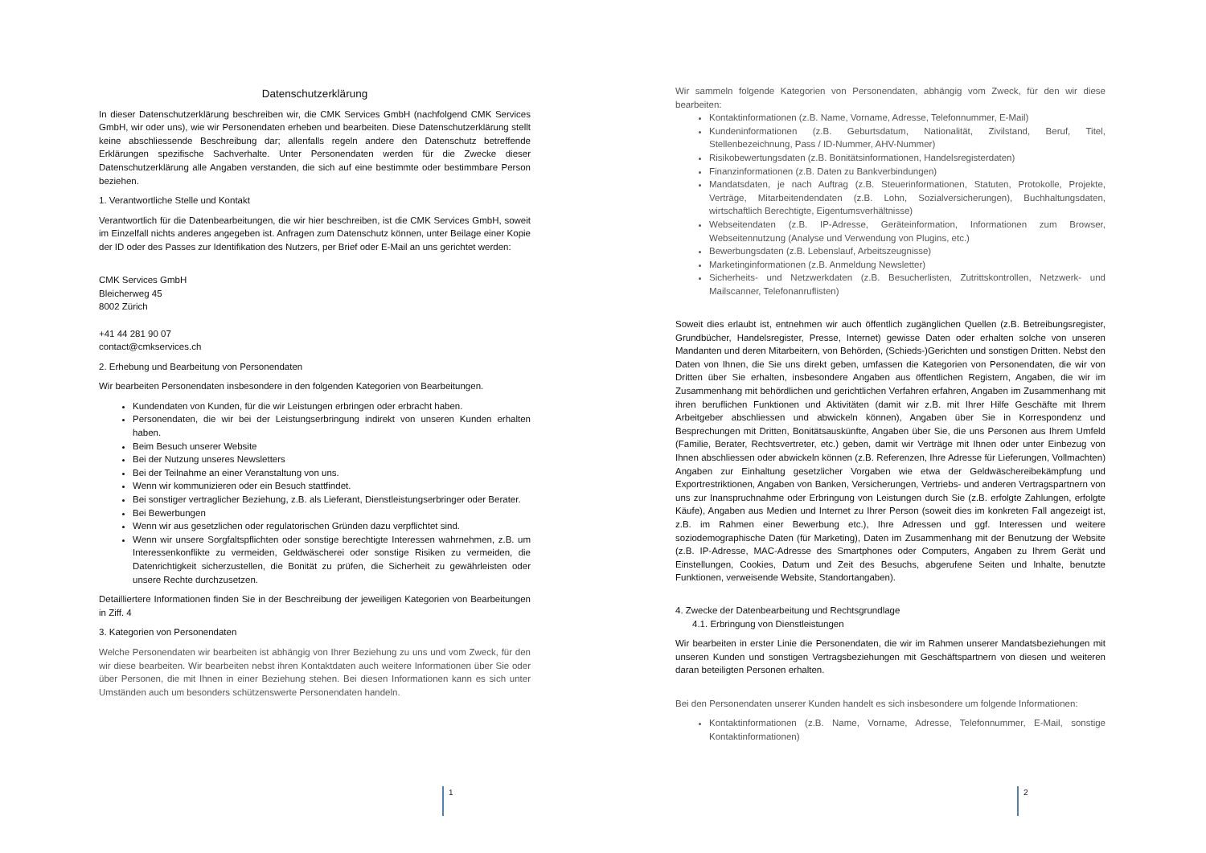Datenschutzerklärung
In dieser Datenschutzerklärung beschreiben wir, die CMK Services GmbH (nachfolgend CMK Services GmbH, wir oder uns), wie wir Personendaten erheben und bearbeiten. Diese Datenschutzerklärung stellt keine abschliessende Beschreibung dar; allenfalls regeln andere den Datenschutz betreffende Erklärungen spezifische Sachverhalte. Unter Personendaten werden für die Zwecke dieser Datenschutzerklärung alle Angaben verstanden, die sich auf eine bestimmte oder bestimmbare Person beziehen.
1. Verantwortliche Stelle und Kontakt
Verantwortlich für die Datenbearbeitungen, die wir hier beschreiben, ist die CMK Services GmbH, soweit im Einzelfall nichts anderes angegeben ist. Anfragen zum Datenschutz können, unter Beilage einer Kopie der ID oder des Passes zur Identifikation des Nutzers, per Brief oder E-Mail an uns gerichtet werden:
CMK Services GmbH
Bleicherweg 45
8002 Zürich
+41 44 281 90 07
contact@cmkservices.ch
2. Erhebung und Bearbeitung von Personendaten
Wir bearbeiten Personendaten insbesondere in den folgenden Kategorien von Bearbeitungen.
Kundendaten von Kunden, für die wir Leistungen erbringen oder erbracht haben.
Personendaten, die wir bei der Leistungserbringung indirekt von unseren Kunden erhalten haben.
Beim Besuch unserer Website
Bei der Nutzung unseres Newsletters
Bei der Teilnahme an einer Veranstaltung von uns.
Wenn wir kommunizieren oder ein Besuch stattfindet.
Bei sonstiger vertraglicher Beziehung, z.B. als Lieferant, Dienstleistungserbringer oder Berater.
Bei Bewerbungen
Wenn wir aus gesetzlichen oder regulatorischen Gründen dazu verpflichtet sind.
Wenn wir unsere Sorgfaltspflichten oder sonstige berechtigte Interessen wahrnehmen, z.B. um Interessenkonflikte zu vermeiden, Geldwäscherei oder sonstige Risiken zu vermeiden, die Datenrichtigkeit sicherzustellen, die Bonität zu prüfen, die Sicherheit zu gewährleisten oder unsere Rechte durchzusetzen.
Detailliertere Informationen finden Sie in der Beschreibung der jeweiligen Kategorien von Bearbeitungen in Ziff. 4
3. Kategorien von Personendaten
Welche Personendaten wir bearbeiten ist abhängig von Ihrer Beziehung zu uns und vom Zweck, für den wir diese bearbeiten. Wir bearbeiten nebst ihren Kontaktdaten auch weitere Informationen über Sie oder über Personen, die mit Ihnen in einer Beziehung stehen. Bei diesen Informationen kann es sich unter Umständen auch um besonders schützenswerte Personendaten handeln.
1
Wir sammeln folgende Kategorien von Personendaten, abhängig vom Zweck, für den wir diese bearbeiten:
Kontaktinformationen (z.B. Name, Vorname, Adresse, Telefonnummer, E-Mail)
Kundeninformationen (z.B. Geburtsdatum, Nationalität, Zivilstand, Beruf, Titel, Stellenbezeichnung, Pass / ID-Nummer, AHV-Nummer)
Risikobewertungsdaten (z.B. Bonitätsinformationen, Handelsregisterdaten)
Finanzinformationen (z.B. Daten zu Bankverbindungen)
Mandatsdaten, je nach Auftrag (z.B. Steuerinformationen, Statuten, Protokolle, Projekte, Verträge, Mitarbeitendendaten (z.B. Lohn, Sozialversicherungen), Buchhaltungsdaten, wirtschaftlich Berechtigte, Eigentumsverhältnisse)
Webseitendaten (z.B. IP-Adresse, Geräteinformation, Informationen zum Browser, Webseitennutzung (Analyse und Verwendung von Plugins, etc.)
Bewerbungsdaten (z.B. Lebenslauf, Arbeitszeugnisse)
Marketinginformationen (z.B. Anmeldung Newsletter)
Sicherheits- und Netzwerkdaten (z.B. Besucherlisten, Zutrittskontrollen, Netzwerk- und Mailscanner, Telefonanruflisten)
Soweit dies erlaubt ist, entnehmen wir auch öffentlich zugänglichen Quellen (z.B. Betreibungsregister, Grundbücher, Handelsregister, Presse, Internet) gewisse Daten oder erhalten solche von unseren Mandanten und deren Mitarbeitern, von Behörden, (Schieds-)Gerichten und sonstigen Dritten. Nebst den Daten von Ihnen, die Sie uns direkt geben, umfassen die Kategorien von Personendaten, die wir von Dritten über Sie erhalten, insbesondere Angaben aus öffentlichen Registern, Angaben, die wir im Zusammenhang mit behördlichen und gerichtlichen Verfahren erfahren, Angaben im Zusammenhang mit ihren beruflichen Funktionen und Aktivitäten (damit wir z.B. mit Ihrer Hilfe Geschäfte mit Ihrem Arbeitgeber abschliessen und abwickeln können), Angaben über Sie in Korrespondenz und Besprechungen mit Dritten, Bonitätsauskünfte, Angaben über Sie, die uns Personen aus Ihrem Umfeld (Familie, Berater, Rechtsvertreter, etc.) geben, damit wir Verträge mit Ihnen oder unter Einbezug von Ihnen abschliessen oder abwickeln können (z.B. Referenzen, Ihre Adresse für Lieferungen, Vollmachten) Angaben zur Einhaltung gesetzlicher Vorgaben wie etwa der Geldwäschereibekämpfung und Exportrestriktionen, Angaben von Banken, Versicherungen, Vertriebs- und anderen Vertragspartnern von uns zur Inanspruchnahme oder Erbringung von Leistungen durch Sie (z.B. erfolgte Zahlungen, erfolgte Käufe), Angaben aus Medien und Internet zu Ihrer Person (soweit dies im konkreten Fall angezeigt ist, z.B. im Rahmen einer Bewerbung etc.), Ihre Adressen und ggf. Interessen und weitere soziodemographische Daten (für Marketing), Daten im Zusammenhang mit der Benutzung der Website (z.B. IP-Adresse, MAC-Adresse des Smartphones oder Computers, Angaben zu Ihrem Gerät und Einstellungen, Cookies, Datum und Zeit des Besuchs, abgerufene Seiten und Inhalte, benutzte Funktionen, verweisende Website, Standortangaben).
4. Zwecke der Datenbearbeitung und Rechtsgrundlage
4.1. Erbringung von Dienstleistungen
Wir bearbeiten in erster Linie die Personendaten, die wir im Rahmen unserer Mandatsbeziehungen mit unseren Kunden und sonstigen Vertragsbeziehungen mit Geschäftspartnern von diesen und weiteren daran beteiligten Personen erhalten.
Bei den Personendaten unserer Kunden handelt es sich insbesondere um folgende Informationen:
Kontaktinformationen (z.B. Name, Vorname, Adresse, Telefonnummer, E-Mail, sonstige Kontaktinformationen)
2